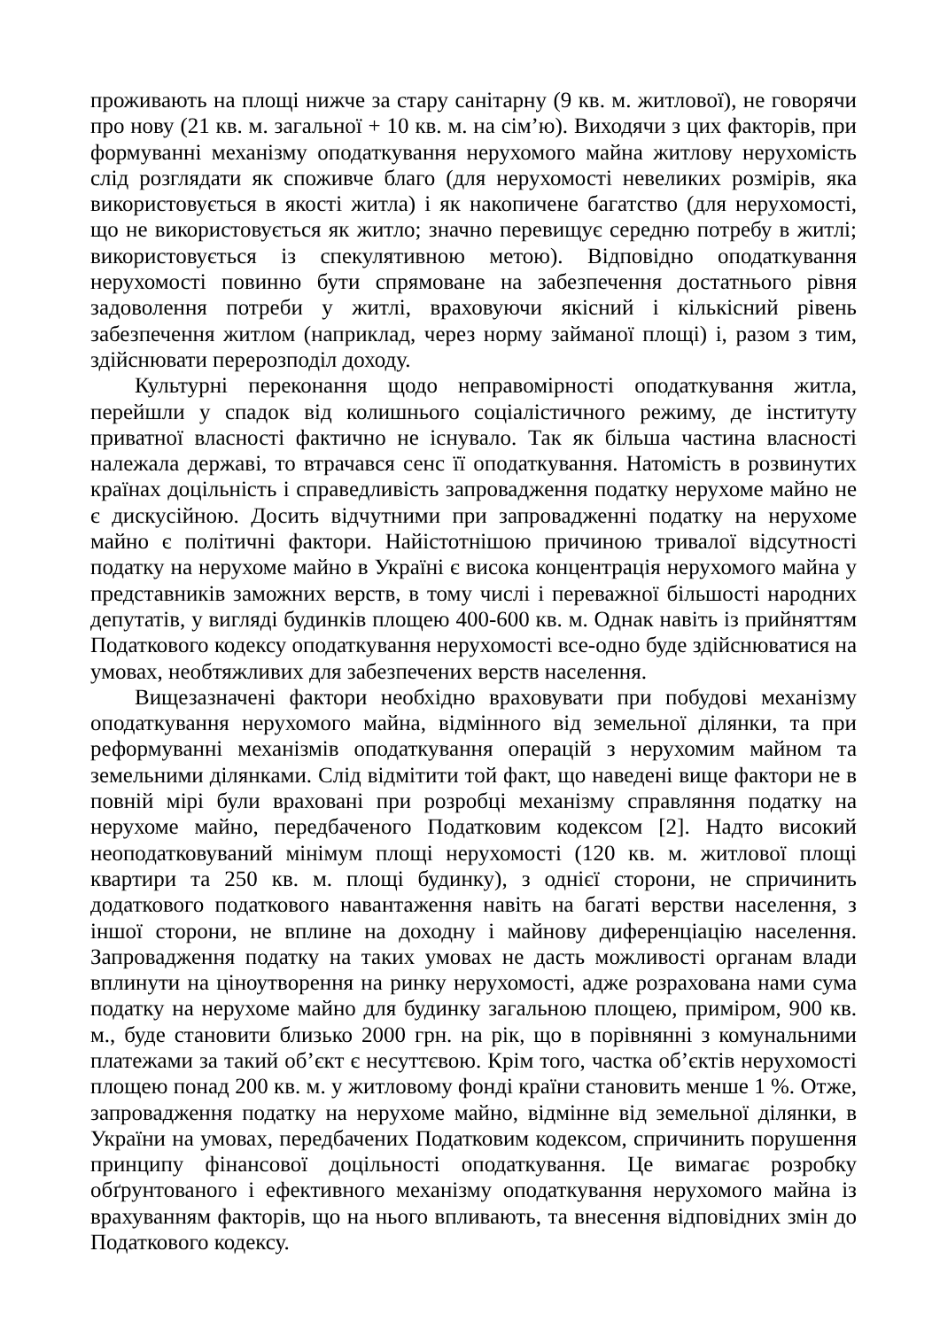проживають на площі нижче за стару санітарну (9 кв. м. житлової), не говорячи про нову (21 кв. м. загальної + 10 кв. м. на сім’ю). Виходячи з цих факторів, при формуванні механізму оподаткування нерухомого майна житлову нерухомість слід розглядати як споживче благо (для нерухомості невеликих розмірів, яка використовується в якості житла) і як накопичене багатство (для нерухомості, що не використовується як житло; значно перевищує середню потребу в житлі; використовується із спекулятивною метою). Відповідно оподаткування нерухомості повинно бути спрямоване на забезпечення достатнього рівня задоволення потреби у житлі, враховуючи якісний і кількісний рівень забезпечення житлом (наприклад, через норму займаної площі) і, разом з тим, здійснювати перерозподіл доходу.
Культурні переконання щодо неправомірності оподаткування житла, перейшли у спадок від колишнього соціалістичного режиму, де інституту приватної власності фактично не існувало. Так як більша частина власності належала державі, то втрачався сенс її оподаткування. Натомість в розвинутих країнах доцільність і справедливість запровадження податку нерухоме майно не є дискусійною. Досить відчутними при запровадженні податку на нерухоме майно є політичні фактори. Найістотнішою причиною тривалої відсутності податку на нерухоме майно в Україні є висока концентрація нерухомого майна у представників заможних верств, в тому числі і переважної більшості народних депутатів, у вигляді будинків площею 400-600 кв. м. Однак навіть із прийняттям Податкового кодексу оподаткування нерухомості все-одно буде здійснюватися на умовах, необтяжливих для забезпечених верств населення.
Вищезазначені фактори необхідно враховувати при побудові механізму оподаткування нерухомого майна, відмінного від земельної ділянки, та при реформуванні механізмів оподаткування операцій з нерухомим майном та земельними ділянками. Слід відмітити той факт, що наведені вище фактори не в повній мірі були враховані при розробці механізму справляння податку на нерухоме майно, передбаченого Податковим кодексом [2]. Надто високий неоподатковуваний мінімум площі нерухомості (120 кв. м. житлової площі квартири та 250 кв. м. площі будинку), з однієї сторони, не спричинить додаткового податкового навантаження навіть на багаті верстви населення, з іншої сторони, не вплине на доходну і майнову диференціацію населення. Запровадження податку на таких умовах не дасть можливості органам влади вплинути на ціноутворення на ринку нерухомості, адже розрахована нами сума податку на нерухоме майно для будинку загальною площею, приміром, 900 кв. м., буде становити близько 2000 грн. на рік, що в порівнянні з комунальними платежами за такий об’єкт є несуттєвою. Крім того, частка об’єктів нерухомості площею понад 200 кв. м. у житловому фонді країни становить менше 1 %. Отже, запровадження податку на нерухоме майно, відмінне від земельної ділянки, в України на умовах, передбачених Податковим кодексом, спричинить порушення принципу фінансової доцільності оподаткування. Це вимагає розробку обґрунтованого і ефективного механізму оподаткування нерухомого майна із врахуванням факторів, що на нього впливають, та внесення відповідних змін до Податкового кодексу.